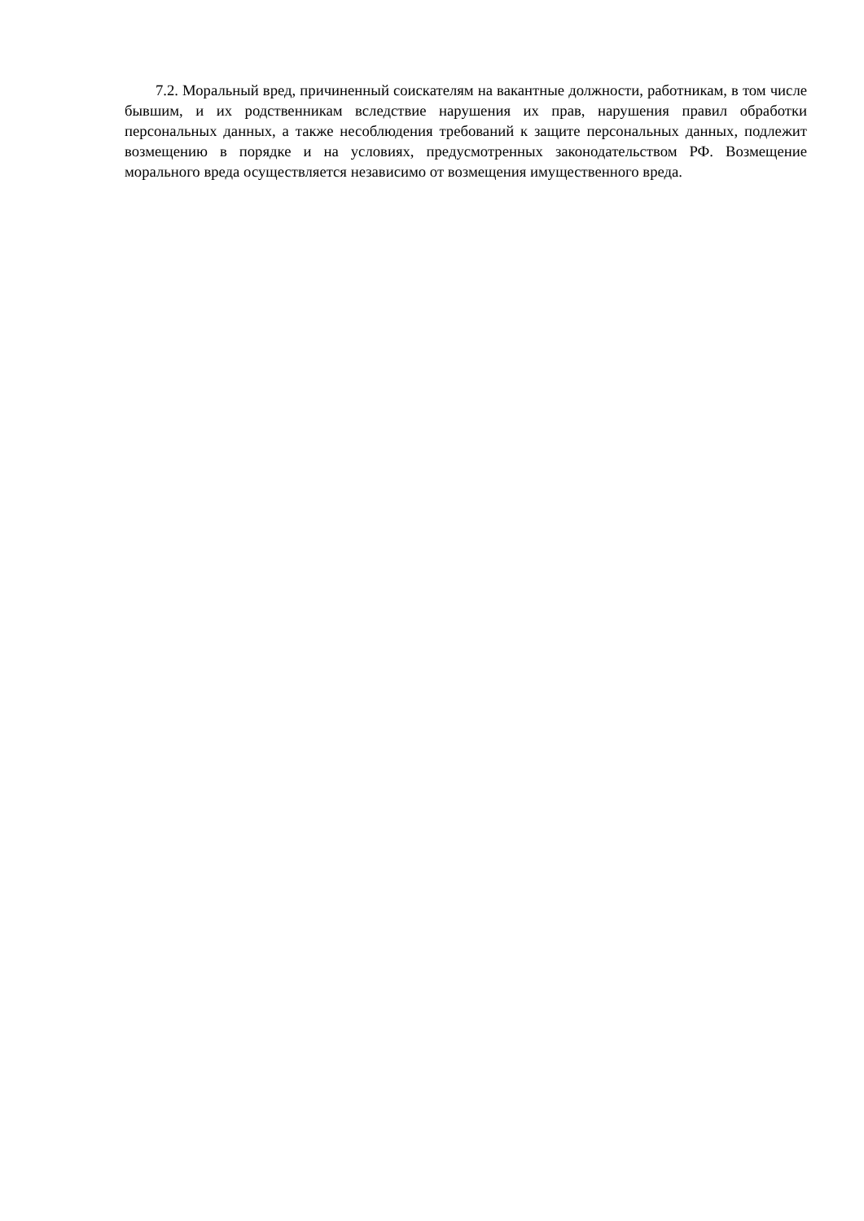7.2. Моральный вред, причиненный соискателям на вакантные должности, работникам, в том числе бывшим, и их родственникам вследствие нарушения их прав, нарушения правил обработки персональных данных, а также несоблюдения требований к защите персональных данных, подлежит возмещению в порядке и на условиях, предусмотренных законодательством РФ. Возмещение морального вреда осуществляется независимо от возмещения имущественного вреда.